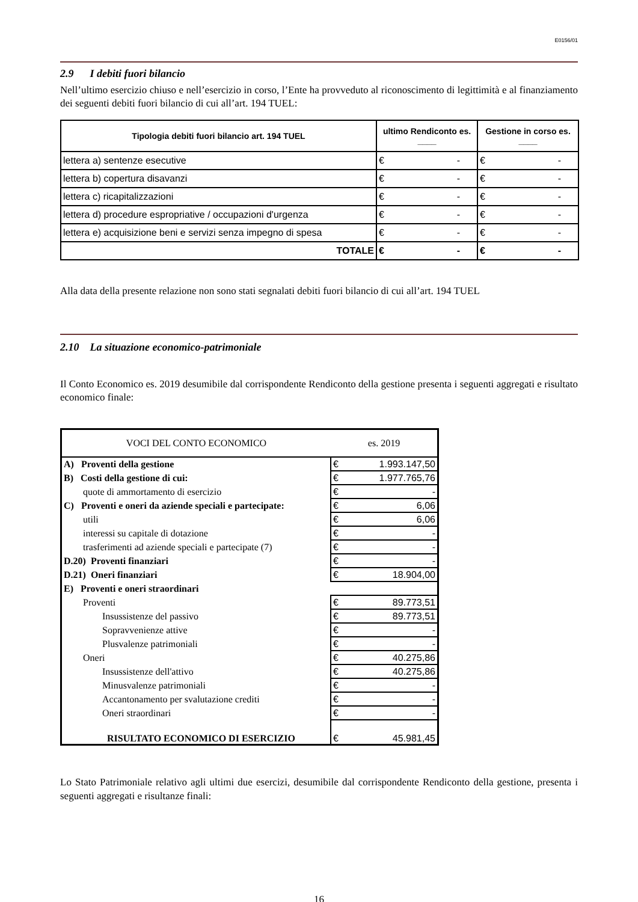E0156/01
2.9 I debiti fuori bilancio
Nell’ultimo esercizio chiuso e nell’esercizio in corso, l’Ente ha provveduto al riconoscimento di legittimità e al finanziamento dei seguenti debiti fuori bilancio di cui all’art. 194 TUEL:
| Tipologia debiti fuori bilancio art. 194 TUEL | ultimo Rendiconto es. ____ | Gestione in corso es. ____ |
| --- | --- | --- |
| lettera a) sentenze esecutive | € - | € - |
| lettera b) copertura disavanzi | € - | € - |
| lettera c) ricapitalizzazioni | € - | € - |
| lettera d) procedure espropriative / occupazioni d'urgenza | € - | € - |
| lettera e) acquisizione beni e servizi senza impegno di spesa | € - | € - |
| TOTALE | € - | € - |
Alla data della presente relazione non sono stati segnalati debiti fuori bilancio di cui all’art. 194 TUEL
2.10 La situazione economico-patrimoniale
Il Conto Economico es. 2019 desumibile dal corrispondente Rendiconto della gestione presenta i seguenti aggregati e risultato economico finale:
| VOCI DEL CONTO ECONOMICO | es. 2019 |
| A) Proventi della gestione | € 1.993.147,50 |
| B) Costi della gestione di cui: | € 1.977.765,76 |
| quote di ammortamento di esercizio | € - |
| C) Proventi e oneri da aziende speciali e partecipate: | € 6,06 |
| utili | € 6,06 |
| interessi su capitale di dotazione | € - |
| trasferimenti ad aziende speciali e partecipate (7) | € - |
| D.20) Proventi finanziari | € - |
| D.21) Oneri finanziari | € 18.904,00 |
| E) Proventi e oneri straordinari | |
| Proventi | € 89.773,51 |
| Insussistenze del passivo | € 89.773,51 |
| Sopravvenienze attive | € - |
| Plusvalenze patrimoniali | € - |
| Oneri | € 40.275,86 |
| Insussistenze dell'attivo | € 40.275,86 |
| Minusvalenze patrimoniali | € - |
| Accantonamento per svalutazione crediti | € - |
| Oneri straordinari | € - |
| RISULTATO ECONOMICO DI ESERCIZIO | € 45.981,45 |
Lo Stato Patrimoniale relativo agli ultimi due esercizi, desumibile dal corrispondente Rendiconto della gestione, presenta i seguenti aggregati e risultanze finali:
16